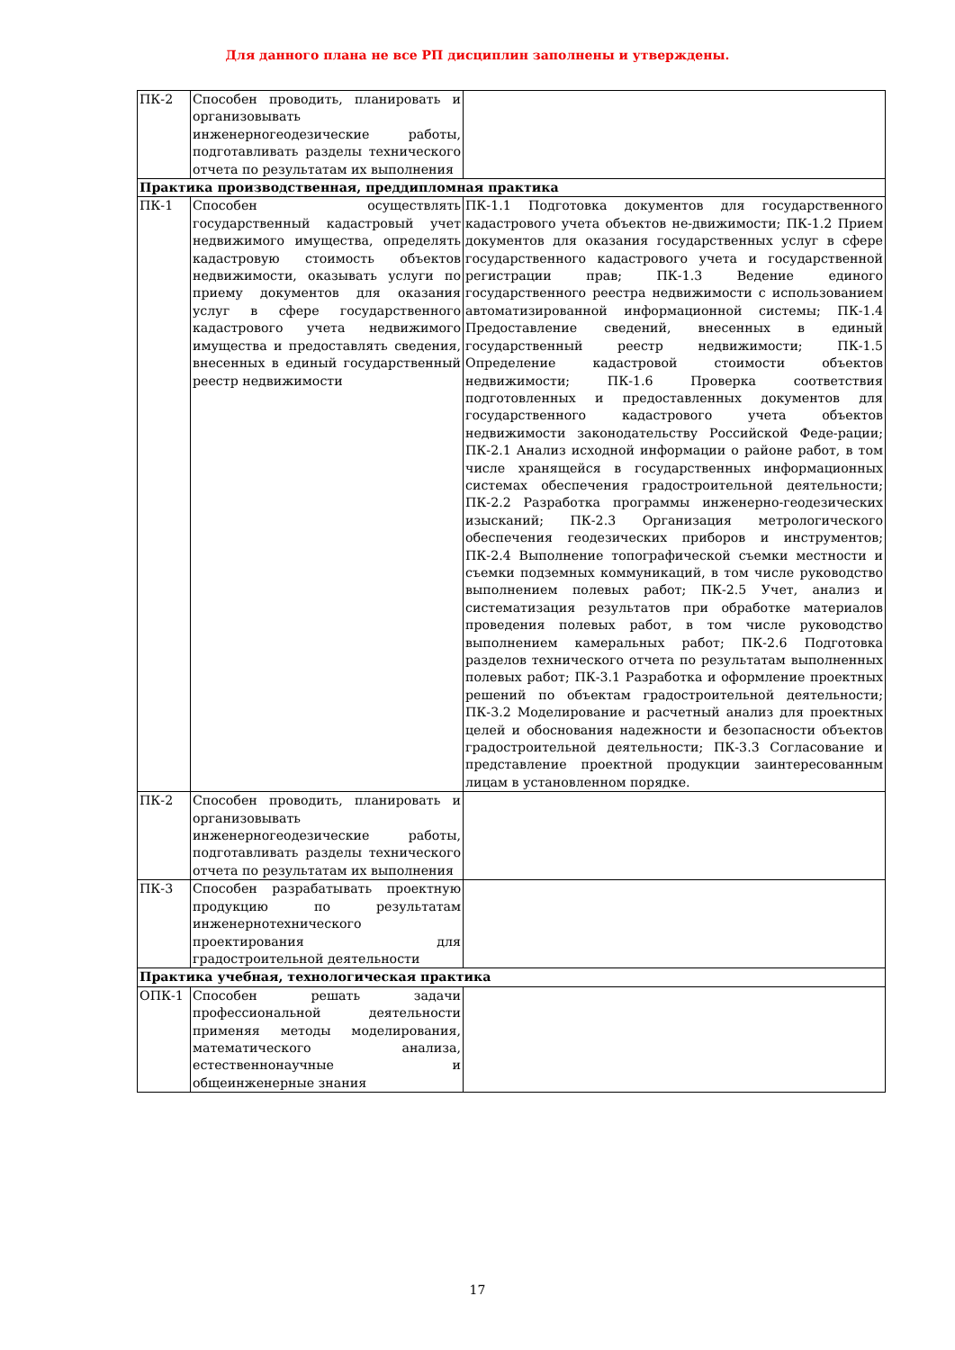Для данного плана не все РП дисциплин заполнены и утверждены.
| ПК-2 | Способен проводить, планировать и организовывать инженерногеодезические работы, подготавливать разделы технического отчета по результатам их выполнения | |
| Практика производственная, преддипломная практика | | |
| ПК-1 | Способен осуществлять государственный кадастровый учет недвижимого имущества, определять кадастровую стоимость объектов недвижимости, оказывать услуги по приему документов для оказания услуг в сфере государственного кадастрового учета недвижимого имущества и предоставлять сведения, внесенных в единый государственный реестр недвижимости | ПК-1.1 Подготовка документов для государственного кадастрового учета объектов не-движимости; ПК-1.2 Прием документов для оказания государственных услуг в сфере государственного кадастрового учета и государственной регистрации прав; ПК-1.3 Ведение единого государственного реестра недвижимости с использованием автоматизированной информационной системы; ПК-1.4 Предоставление сведений, внесенных в единый государственный реестр недвижимости; ПК-1.5 Определение кадастровой стоимости объектов недвижимости; ПК-1.6 Проверка соответствия подготовленных и предоставленных документов для государственного кадастрового учета объектов недвижимости законодательству Российской Феде-рации; ПК-2.1 Анализ исходной информации о районе работ, в том числе хранящейся в государственных информационных системах обеспечения градостроительной деятельности; ПК-2.2 Разработка программы инженерно-геодезических изысканий; ПК-2.3 Организация метрологического обеспечения геодезических приборов и инструментов; ПК-2.4 Выполнение топографической съемки местности и съемки подземных коммуникаций, в том числе руководство выполнением полевых работ; ПК-2.5 Учет, анализ и систематизация результатов при обработке материалов проведения полевых работ, в том числе руководство выполнением камеральных работ; ПК-2.6 Подготовка разделов технического отчета по результатам выполненных полевых работ; ПК-3.1 Разработка и оформление проектных решений по объектам градостроительной деятельности; ПК-3.2 Моделирование и расчетный анализ для проектных целей и обоснования надежности и безопасности объектов градостроительной деятельности; ПК-3.3 Согласование и представление проектной продукции заинтересованным лицам в установленном порядке. |
| ПК-2 | Способен проводить, планировать и организовывать инженерногеодезические работы, подготавливать разделы технического отчета по результатам их выполнения | |
| ПК-3 | Способен разрабатывать проектную продукцию по результатам инженернотехнического проектирования для градостроительной деятельности | |
| Практика учебная, технологическая практика | | |
| ОПК-1 | Способен решать задачи профессиональной деятельности применяя методы моделирования, математического анализа, естественнонаучные и общеинженерные знания | |
17